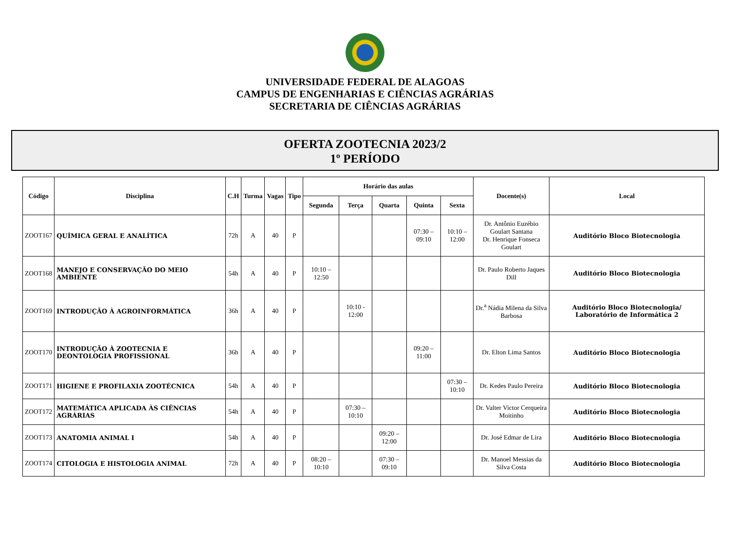UNIVERSIDADE FEDERAL DE ALAGOAS
CAMPUS DE ENGENHARIAS E CIÊNCIAS AGRÁRIAS
SECRETARIA DE CIÊNCIAS AGRÁRIAS
OFERTA ZOOTECNIA 2023/2
1º PERÍODO
| Código | Disciplina | C.H | Turma | Vagas | Tipo | Horário das aulas | | | | | Docente(s) | Local |
| --- | --- | --- | --- | --- | --- | --- | --- | --- | --- | --- | --- | --- |
| | | | | | | Segunda | Terça | Quarta | Quinta | Sexta | | |
| ZOOT167 | QUÍMICA GERAL E ANALÍTICA | 72h | A | 40 | P | | | | 07:30 – 09:10 | 10:10 – 12:00 | Dr. Antônio Euzébio Goulart Santana Dr. Henrique Fonseca Goulart | Auditório Bloco Biotecnologia |
| ZOOT168 | MANEJO E CONSERVAÇÃO DO MEIO AMBIENTE | 54h | A | 40 | P | 10:10 – 12:50 | | | | | Dr. Paulo Roberto Jaques Dill | Auditório Bloco Biotecnologia |
| ZOOT169 | INTRODUÇÃO À AGROINFORMÁTICA | 36h | A | 40 | P | | 10:10 - 12:00 | | | | Dr.<sup>a</sup> Nádia Milena da Silva Barbosa | Auditório Bloco Biotecnologia/ Laboratório de Informática 2 |
| ZOOT170 | INTRODUÇÃO À ZOOTECNIA E DEONTOLOGIA PROFISSIONAL | 36h | A | 40 | P | | | | 09:20 – 11:00 | | Dr. Elton Lima Santos | Auditório Bloco Biotecnologia |
| ZOOT171 | HIGIENE E PROFILAXIA ZOOTÉCNICA | 54h | A | 40 | P | | | | | 07:30 – 10:10 | Dr. Kedes Paulo Pereira | Auditório Bloco Biotecnologia |
| ZOOT172 | MATEMÁTICA APLICADA ÀS CIÊNCIAS AGRÁRIAS | 54h | A | 40 | P | | 07:30 – 10:10 | | | | Dr. Valter Victor Cerqueira Moitinho | Auditório Bloco Biotecnologia |
| ZOOT173 | ANATOMIA ANIMAL I | 54h | A | 40 | P | | | 09:20 – 12:00 | | | Dr. José Edmar de Lira | Auditório Bloco Biotecnologia |
| ZOOT174 | CITOLOGIA E HISTOLOGIA ANIMAL | 72h | A | 40 | P | 08:20 – 10:10 | | 07:30 – 09:10 | | | Dr. Manoel Messias da Silva Costa | Auditório Bloco Biotecnologia |